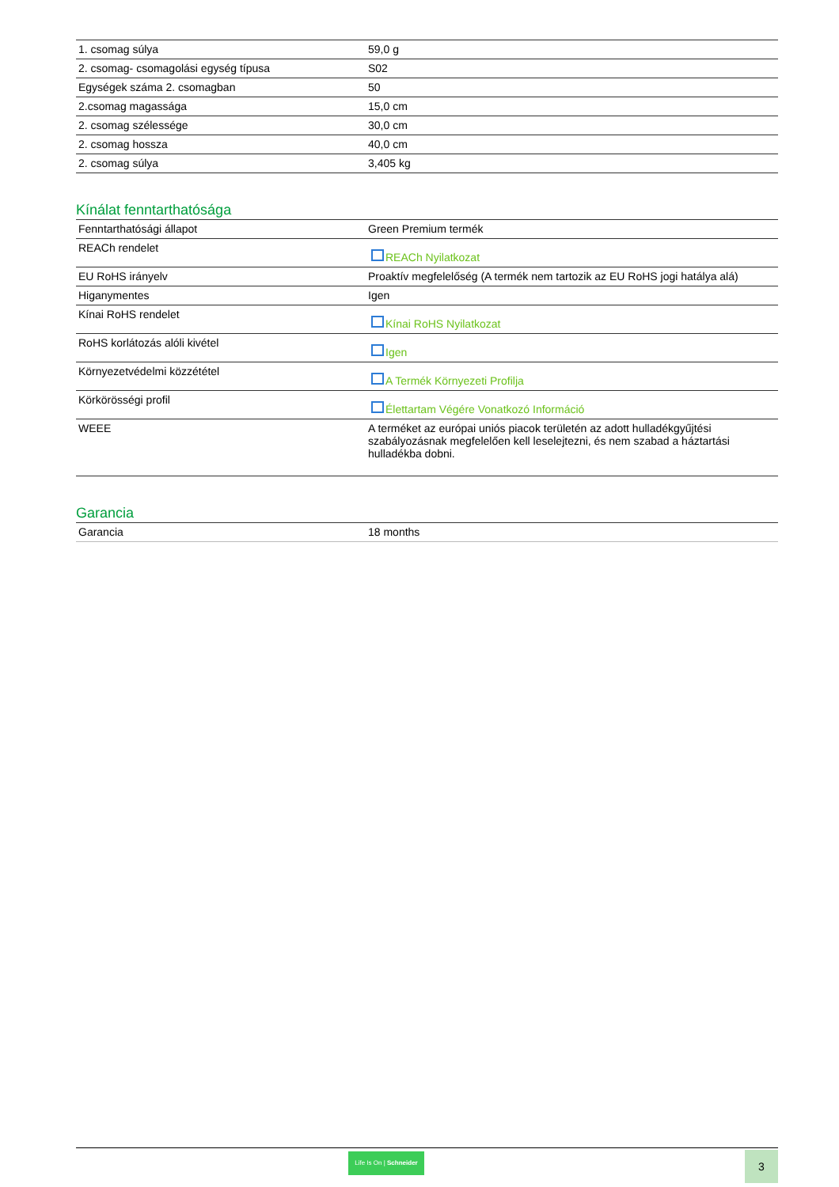| 1. csomag súlya | 59,0 g |
| 2. csomag- csomagolási egység típusa | S02 |
| Egységek száma 2. csomagban | 50 |
| 2.csomag magassága | 15,0 cm |
| 2. csomag szélessége | 30,0 cm |
| 2. csomag hossza | 40,0 cm |
| 2. csomag súlya | 3,405 kg |
Kínálat fenntarthatósága
| Fenntarthatósági állapot | Green Premium termék |
| REACh rendelet | REACh Nyilatkozat |
| EU RoHS irányelv | Proaktív megfelelőség (A termék nem tartozik az EU RoHS jogi hatálya alá) |
| Higanymentes | Igen |
| Kínai RoHS rendelet | Kínai RoHS Nyilatkozat |
| RoHS korlátozás alóli kivétel | Igen |
| Környezetvédelmi közzététel | A Termék Környezeti Profilja |
| Körkörösségi profil | Élettartam Végére Vonatkozó Információ |
| WEEE | A terméket az európai uniós piacok területén az adott hulladékgyűjtési szabályozásnak megfelelően kell leselejtezni, és nem szabad a háztartási hulladékba dobni. |
Garancia
| Garancia | 18 months |
Life Is On | Schneider
3